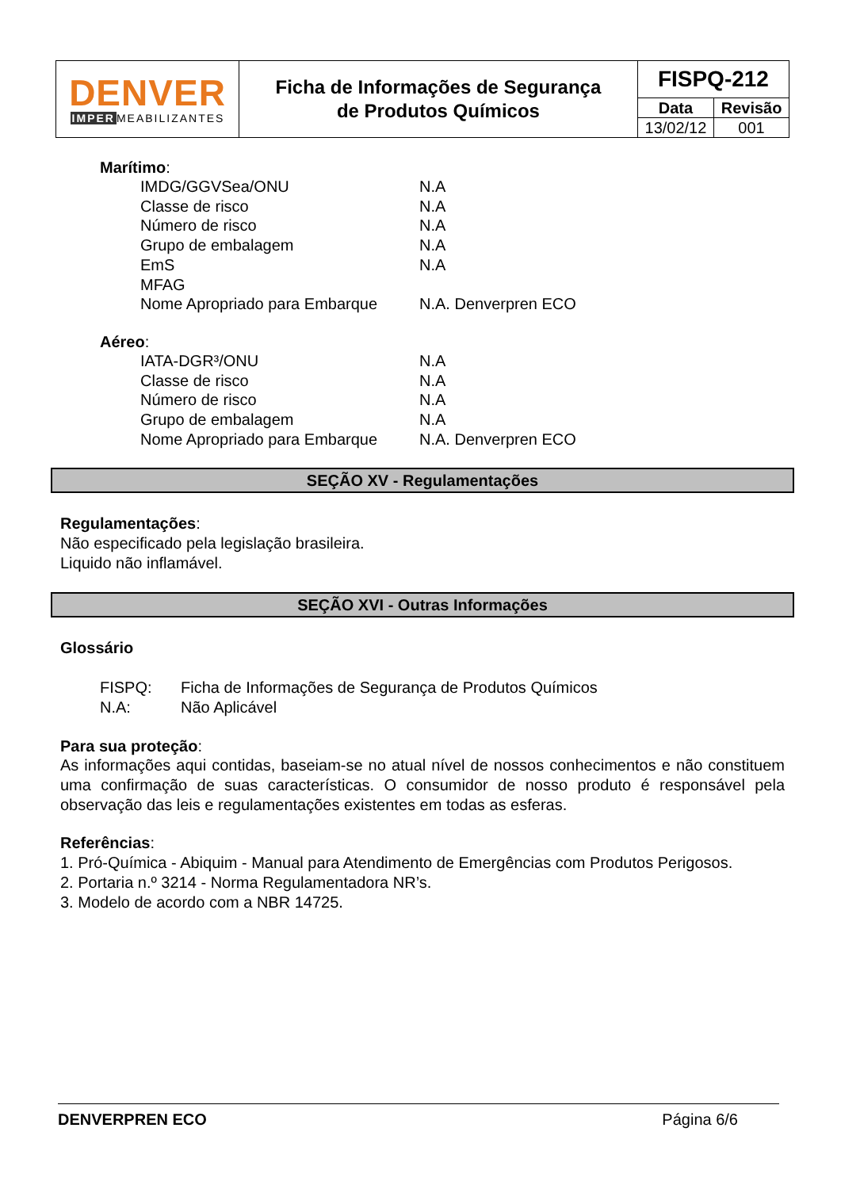| DENVER IMPER MEABILIZANTES | Ficha de Informações de Segurança de Produtos Químicos | FISPQ-212 | |
| | | Data | Revisão |
| | | 13/02/12 | 001 |
Marítimo:
| IMDG/GGVSea/ONU | N.A |
| Classe de risco | N.A |
| Número de risco | N.A |
| Grupo de embalagem | N.A |
| EmS | N.A |
| MFAG | |
| Nome Apropriado para Embarque | N.A. Denverpren ECO |
Aéreo:
| IATA-DGR³/ONU | N.A |
| Classe de risco | N.A |
| Número de risco | N.A |
| Grupo de embalagem | N.A |
| Nome Apropriado para Embarque | N.A. Denverpren ECO |
SEÇÃO XV - Regulamentações
Regulamentações:
Não especificado pela legislação brasileira.
Liquido não inflamável.
SEÇÃO XVI - Outras Informações
Glossário
| FISPQ: | Ficha de Informações de Segurança de Produtos Químicos |
| N.A: | Não Aplicável |
Para sua proteção:
As informações aqui contidas, baseiam-se no atual nível de nossos conhecimentos e não constituem uma confirmação de suas características. O consumidor de nosso produto é responsável pela observação das leis e regulamentações existentes em todas as esferas.
Referências:
1. Pró-Química - Abiquim - Manual para Atendimento de Emergências com Produtos Perigosos.
2. Portaria n.º 3214 - Norma Regulamentadora NR’s.
3. Modelo de acordo com a NBR 14725.
DENVERPREN ECO Página 6/6